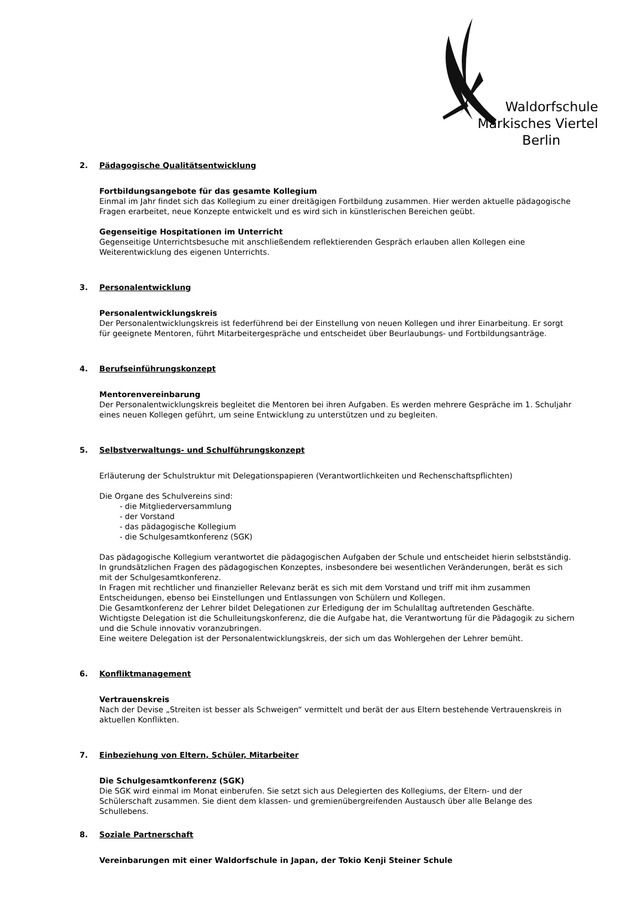Waldorfschule
Märkisches Viertel
Berlin
2. Pädagogische Qualitätsentwicklung
Fortbildungsangebote für das gesamte Kollegium
Einmal im Jahr findet sich das Kollegium zu einer dreitägigen Fortbildung zusammen. Hier werden aktuelle pädagogische Fragen erarbeitet, neue Konzepte entwickelt und es wird sich in künstlerischen Bereichen geübt.
Gegenseitige Hospitationen im Unterricht
Gegenseitige Unterrichtsbesuche mit anschließendem reflektierenden Gespräch erlauben allen Kollegen eine Weiterentwicklung des eigenen Unterrichts.
3. Personalentwicklung
Personalentwicklungskreis
Der Personalentwicklungskreis ist federführend bei der Einstellung von neuen Kollegen und ihrer Einarbeitung. Er sorgt für geeignete Mentoren, führt Mitarbeitergespräche und entscheidet über Beurlaubungs- und Fortbildungsanträge.
4. Berufseinführungskonzept
Mentorenvereinbarung
Der Personalentwicklungskreis begleitet die Mentoren bei ihren Aufgaben. Es werden mehrere Gespräche im 1. Schuljahr eines neuen Kollegen geführt, um seine Entwicklung zu unterstützen und zu begleiten.
5. Selbstverwaltungs- und Schulführungskonzept
Erläuterung der Schulstruktur mit Delegationspapieren (Verantwortlichkeiten und Rechenschaftspflichten)
Die Organe des Schulvereins sind:
- die Mitgliederversammlung
- der Vorstand
- das pädagogische Kollegium
- die Schulgesamtkonferenz (SGK)
Das pädagogische Kollegium verantwortet die pädagogischen Aufgaben der Schule und entscheidet hierin selbstständig. In grundsätzlichen Fragen des pädagogischen Konzeptes, insbesondere bei wesentlichen Veränderungen, berät es sich mit der Schulgesamtkonferenz.
In Fragen mit rechtlicher und finanzieller Relevanz berät es sich mit dem Vorstand und triff mit ihm zusammen Entscheidungen, ebenso bei Einstellungen und Entlassungen von Schülern und Kollegen.
Die Gesamtkonferenz der Lehrer bildet Delegationen zur Erledigung der im Schulalltag auftretenden Geschäfte.
Wichtigste Delegation ist die Schulleitungskonferenz, die die Aufgabe hat, die Verantwortung für die Pädagogik zu sichern und die Schule innovativ voranzubringen.
Eine weitere Delegation ist der Personalentwicklungskreis, der sich um das Wohlergehen der Lehrer bemüht.
6. Konfliktmanagement
Vertrauenskreis
Nach der Devise „Streiten ist besser als Schweigen“ vermittelt und berät der aus Eltern bestehende Vertrauenskreis in aktuellen Konflikten.
7. Einbeziehung von Eltern, Schüler, Mitarbeiter
Die Schulgesamtkonferenz (SGK)
Die SGK wird einmal im Monat einberufen. Sie setzt sich aus Delegierten des Kollegiums, der Eltern- und der Schülerschaft zusammen. Sie dient dem klassen- und gremienübergreifenden Austausch über alle Belange des Schullebens.
8. Soziale Partnerschaft
Vereinbarungen mit einer Waldorfschule in Japan, der Tokio Kenji Steiner Schule